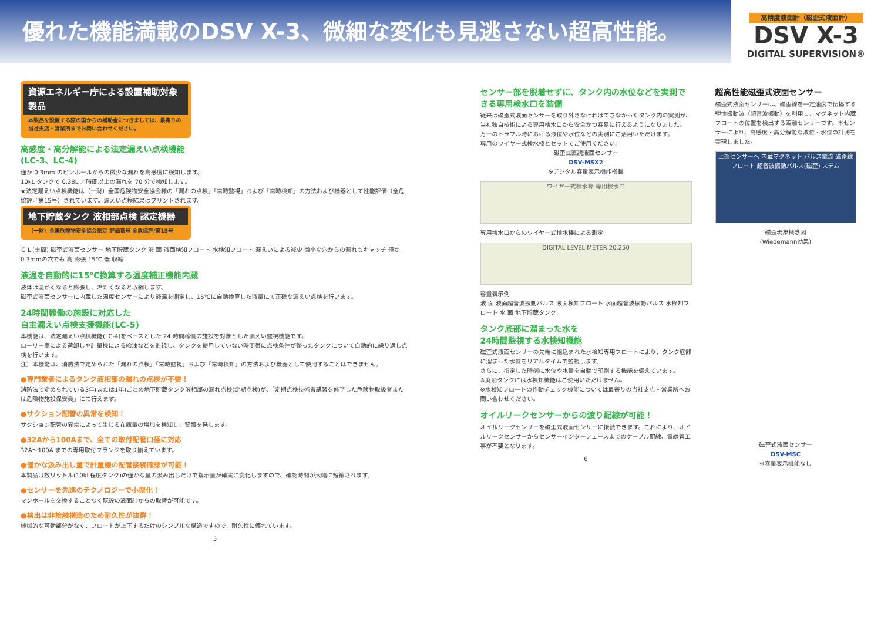優れた機能満載のDSV X-3、微細な変化も見逃さない超高性能。
高精度液面計（磁歪式液面計）
DSV X-3
DIGITAL SUPERVISION®
資源エネルギー庁による設置補助対象製品
本製品を設置する際の国からの補助金につきましては、最寄りの当社支店・営業所までお問い合わせください。
高感度・高分解能による法定漏えい点検機能
(LC-3、LC-4)
僅か 0.3mm のピンホールからの微少な漏れを高感度に検知します。
10kL タンクで 0.38L ／時間以上の漏れを 70 分で検知します。
★法定漏えい点検機能は（一財）全国危険物安全協会様の「漏れの点検」「常時監視」および「常時検知」の方法および機器として性能評価（全危協評／第15号）されています。漏えい点検結果はプリントされます。
地下貯蔵タンク 液相部点検 認定機器
（一財）全国危険物安全協会認定 評価番号 全危協評/第15号
ＧＬ(土間) 磁歪式液面センサー 地下貯蔵タンク 液 面 液面検知フロート 水検知フロート 漏えいによる減少 微小な穴からの漏れもキャッチ 僅か0.3mmの穴でも 高 膨張 15℃ 低 収縮
液温を自動的に15℃換算する温度補正機能内蔵
液体は温かくなると膨張し、冷たくなると収縮します。
磁歪式液面センサーに内蔵した温度センサーにより液温を測定し、15℃に自動換算した液量にて正確な漏えい点検を行います。
24時間稼働の施設に対応した
自主漏えい点検支援機能(LC-5)
本機能は、法定漏えい点検機能(LC-4)をベースとした 24 時間稼働の施設を対象とした漏えい監視機能です。
ローリー車による荷卸しや計量機による給油などを監視し、タンクを使用していない時間帯に点検条件が整ったタンクについて自動的に繰り返し点検を行います。
注）本機能は、消防法で定められた「漏れの点検」「常時監視」および「常時検知」の方法および機器として使用することはできません。
●専門業者によるタンク液相部の漏れの点検が不要！
消防法で定められている3年(または1年)ごとの地下貯蔵タンク液相部の漏れ点検(定期点検)が、「定期点検技術者講習を修了した危険物取扱者または危険物施設保安員」にて行えます。
●サクション配管の異常を検知！
サクション配管の異常によって生じる在庫量の増加を検知し、警報を発します。
●32Aから100Aまで、全ての取付配管口径に対応
32A～100A までの専用取付フランジを取り揃えています。
●僅かな汲み出し量で計量機の配管接続確認が可能！
本製品は数リットル(10kL程度タンク)の僅かな量の汲み出しだけで指示量が確実に変化しますので、確認時間が大幅に短縮されます。
●センサーを先進のテクノロジーで小型化！
マンホールを交換することなく既設の液面計からの取替が可能です。
●検出は非接触構造のため耐久性が抜群！
機械的な可動部分がなく、フロートが上下するだけのシンプルな構造ですので、耐久性に優れています。
5
センサー部を脱着せずに、タンク内の水位などを実測できる専用検水口を装備
従来は磁歪式液面センサーを取り外さなければできなかったタンク内の実測が、当社独自技術による専用検水口から安全かつ容易に行えるようになりました。
万一のトラブル時における液位や水位などの実測にご活用いただけます。
専用のワイヤー式検水棒とセットでご使用ください。
磁歪式直読液面センサー
DSV-MSX2
※デジタル容量表示機能搭載
ワイヤー式検水棒 専用検水口
専用検水口からのワイヤー式検水棒による測定
DIGITAL LEVEL METER 20.250
容量表示例
液 面 液面超音波振動パルス 液面検知フロート 水面超音波振動パルス 水検知フロート 水 面 地下貯蔵タンク
タンク底部に溜まった水を
24時間監視する水検知機能
磁歪式液面センサーの先端に組込まれた水検知専用フロートにより、タンク底部に溜まった水位をリアルタイムで監視します。
さらに、指定した時刻に水位や水量を自動で印刷する機能を備えています。
※廃油タンクには水検知機能はご使用いただけません。
※水検知フロートの作動チェック機能については最寄りの当社支店・営業所へお問い合わせください。
オイルリークセンサーからの渡り配線が可能！
オイルリークセンサーを磁歪式液面センサーに接続できます。これにより、オイルリークセンサーからセンサーインターフェースまでのケーブル配線、電線管工事が不要となります。
6
超高性能磁歪式液面センサー
磁歪式液面センサーは、磁歪線を一定速度で伝播する弾性振動波（超音波振動）を利用し、マグネット内蔵フロートの位置を検出する距離センサーです。本センサーにより、高感度・高分解能な液位・水位の計測を実現しました。
上部センサーへ 内蔵マグネット パルス電流 磁歪線 フロート 超音波振動パルス(磁歪) ステム
磁歪現象概念図
(Wiedemann効果)
磁歪式液面センサー
DSV-MSC
※容量表示機能なし